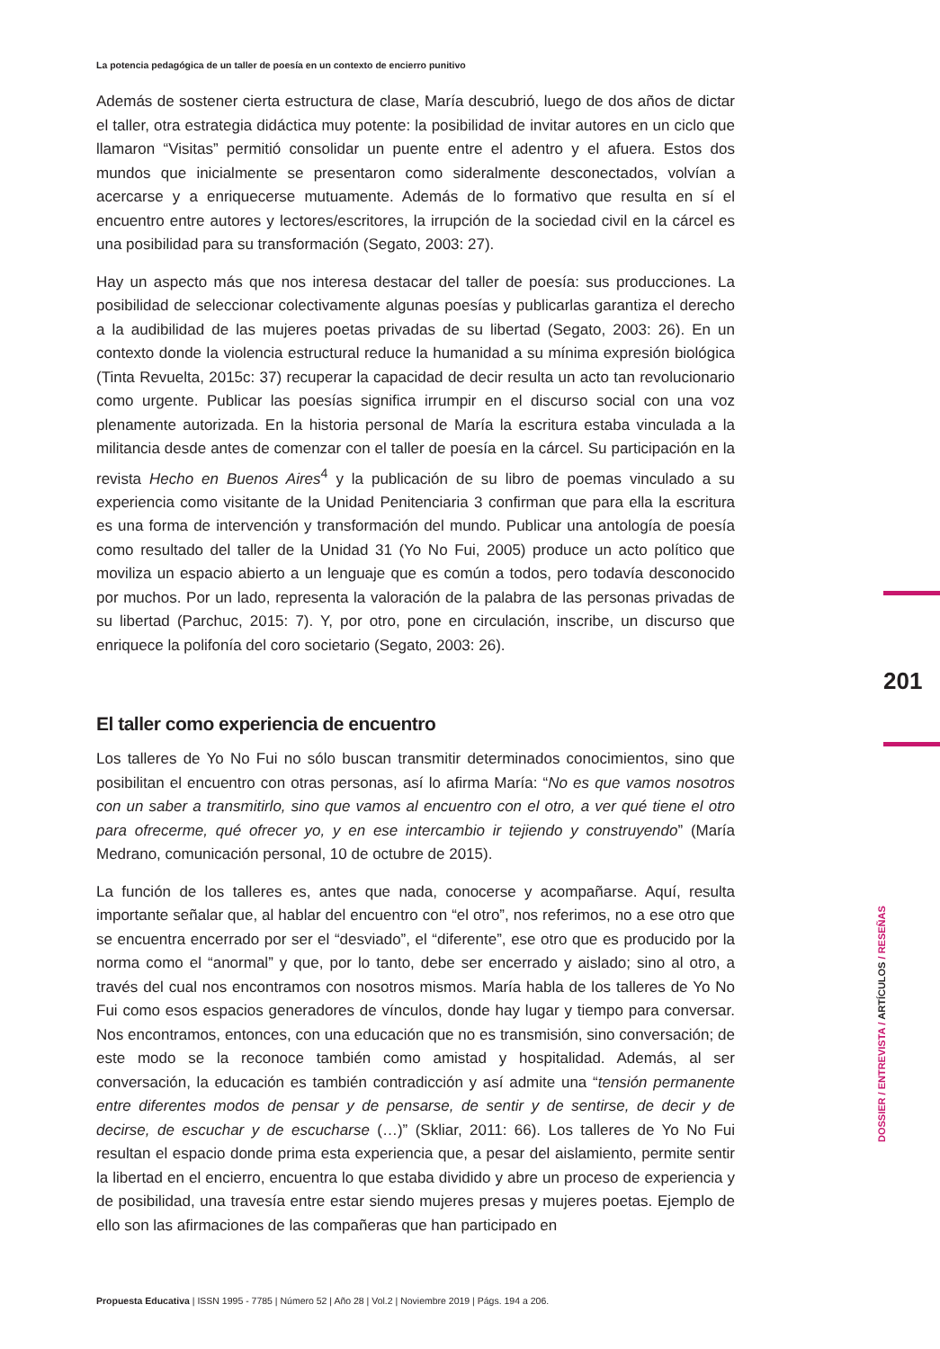201
DOSSIER / ENTREVISTA / ARTÍCULOS / RESEÑAS
La potencia pedagógica de un taller de poesía en un contexto de encierro punitivo
Además de sostener cierta estructura de clase, María descubrió, luego de dos años de dictar el taller, otra estrategia didáctica muy potente: la posibilidad de invitar autores en un ciclo que llamaron “Visitas” permitió consolidar un puente entre el adentro y el afuera. Estos dos mundos que inicialmente se presentaron como sideralmente desconectados, volvían a acercarse y a enriquecerse mutuamente. Además de lo formativo que resulta en sí el encuentro entre autores y lectores/escritores, la irrupción de la sociedad civil en la cárcel es una posibilidad para su transformación (Segato, 2003: 27).
Hay un aspecto más que nos interesa destacar del taller de poesía: sus producciones. La posibilidad de seleccionar colectivamente algunas poesías y publicarlas garantiza el derecho a la audibilidad de las mujeres poetas privadas de su libertad (Segato, 2003: 26). En un contexto donde la violencia estructural reduce la humanidad a su mínima expresión biológica (Tinta Revuelta, 2015c: 37) recuperar la capacidad de decir resulta un acto tan revolucionario como urgente. Publicar las poesías significa irrumpir en el discurso social con una voz plenamente autorizada. En la historia personal de María la escritura estaba vinculada a la militancia desde antes de comenzar con el taller de poesía en la cárcel. Su participación en la revista Hecho en Buenos Aires<sup>4</sup> y la publicación de su libro de poemas vinculado a su experiencia como visitante de la Unidad Penitenciaria 3 confirman que para ella la escritura es una forma de intervención y transformación del mundo. Publicar una antología de poesía como resultado del taller de la Unidad 31 (Yo No Fui, 2005) produce un acto político que moviliza un espacio abierto a un lenguaje que es común a todos, pero todavía desconocido por muchos. Por un lado, representa la valoración de la palabra de las personas privadas de su libertad (Parchuc, 2015: 7). Y, por otro, pone en circulación, inscribe, un discurso que enriquece la polifonía del coro societario (Segato, 2003: 26).
El taller como experiencia de encuentro
Los talleres de Yo No Fui no sólo buscan transmitir determinados conocimientos, sino que posibilitan el encuentro con otras personas, así lo afirma María: “No es que vamos nosotros con un saber a transmitirlo, sino que vamos al encuentro con el otro, a ver qué tiene el otro para ofrecerme, qué ofrecer yo, y en ese intercambio ir tejiendo y construyendo” (María Medrano, comunicación personal, 10 de octubre de 2015).
La función de los talleres es, antes que nada, conocerse y acompañarse. Aquí, resulta importante señalar que, al hablar del encuentro con “el otro”, nos referimos, no a ese otro que se encuentra encerrado por ser el “desviado”, el “diferente”, ese otro que es producido por la norma como el “anormal” y que, por lo tanto, debe ser encerrado y aislado; sino al otro, a través del cual nos encontramos con nosotros mismos. María habla de los talleres de Yo No Fui como esos espacios generadores de vínculos, donde hay lugar y tiempo para conversar. Nos encontramos, entonces, con una educación que no es transmisión, sino conversación; de este modo se la reconoce también como amistad y hospitalidad. Además, al ser conversación, la educación es también contradicción y así admite una “tensión permanente entre diferentes modos de pensar y de pensarse, de sentir y de sentirse, de decir y de decirse, de escuchar y de escucharse (…)” (Skliar, 2011: 66). Los talleres de Yo No Fui resultan el espacio donde prima esta experiencia que, a pesar del aislamiento, permite sentir la libertad en el encierro, encuentra lo que estaba dividido y abre un proceso de experiencia y de posibilidad, una travesía entre estar siendo mujeres presas y mujeres poetas. Ejemplo de ello son las afirmaciones de las compañeras que han participado en
Propuesta Educativa | ISSN 1995 - 7785 | Número 52 | Año 28 | Vol.2 | Noviembre 2019 | Págs. 194 a 206.